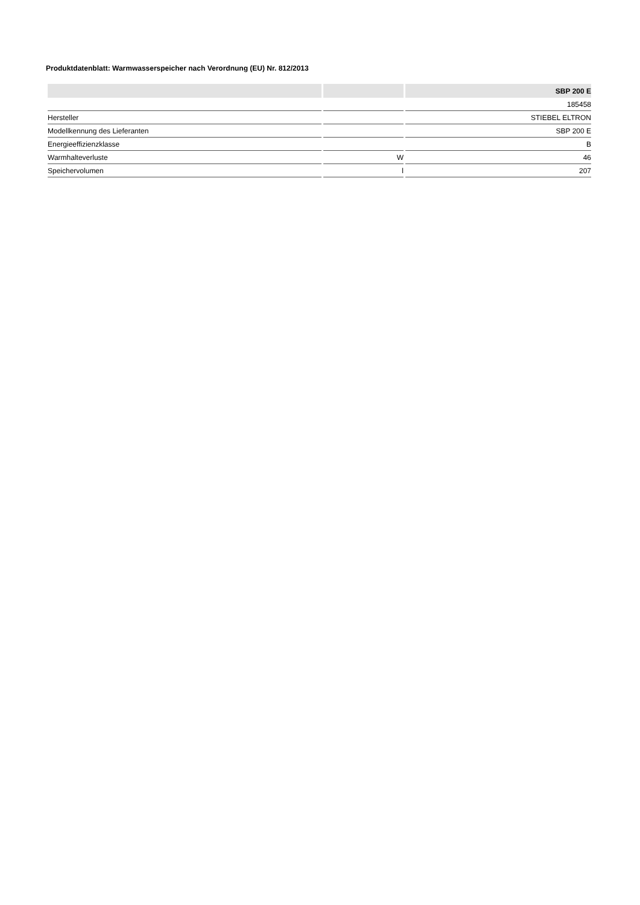Produktdatenblatt: Warmwasserspeicher nach Verordnung (EU) Nr. 812/2013
| | | SBP 200 E |
| --- | --- | --- |
| | | 185458 |
| Hersteller | | STIEBEL ELTRON |
| Modellkennung des Lieferanten | | SBP 200 E |
| Energieeffizienzklasse | | B |
| Warmhalteverluste | W | 46 |
| Speichervolumen | l | 207 |